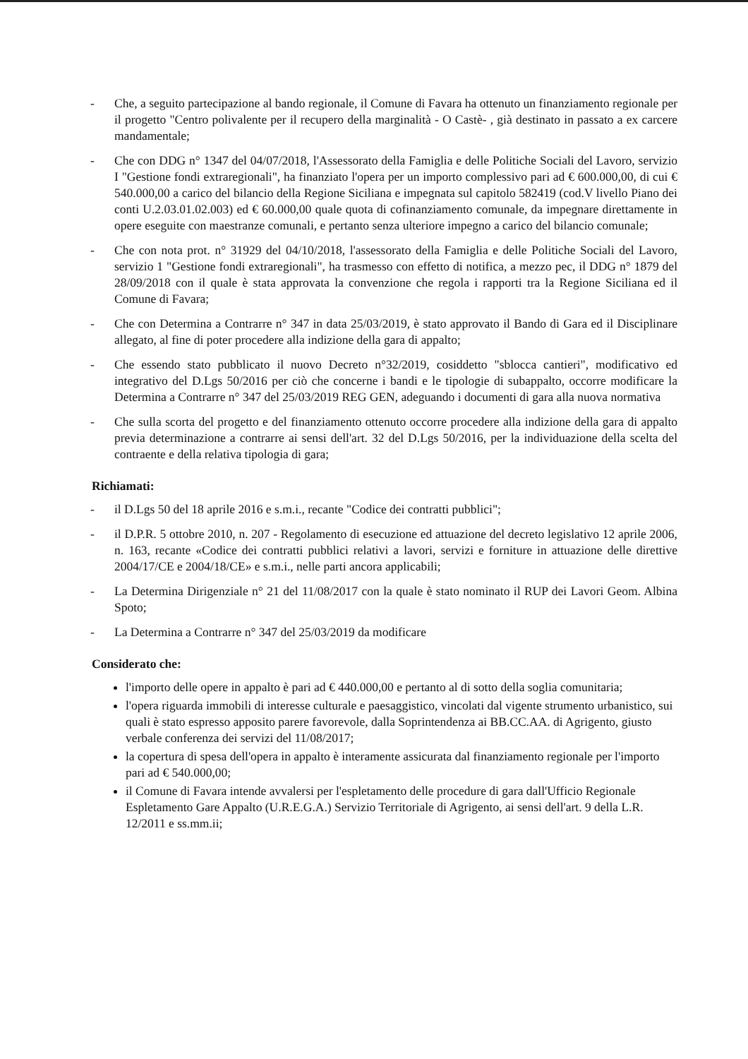- Che, a seguito partecipazione al bando regionale, il Comune di Favara ha ottenuto un finanziamento regionale per il progetto "Centro polivalente per il recupero della marginalità - O Castè- , già destinato in passato a ex carcere mandamentale;
- Che con DDG n° 1347 del 04/07/2018, l'Assessorato della Famiglia e delle Politiche Sociali del Lavoro, servizio I "Gestione fondi extraregionali", ha finanziato l'opera per un importo complessivo pari ad € 600.000,00, di cui € 540.000,00 a carico del bilancio della Regione Siciliana e impegnata sul capitolo 582419 (cod.V livello Piano dei conti U.2.03.01.02.003) ed € 60.000,00 quale quota di cofinanziamento comunale, da impegnare direttamente in opere eseguite con maestranze comunali, e pertanto senza ulteriore impegno a carico del bilancio comunale;
- Che con nota prot. n° 31929 del 04/10/2018, l'assessorato della Famiglia e delle Politiche Sociali del Lavoro, servizio 1 "Gestione fondi extraregionali", ha trasmesso con effetto di notifica, a mezzo pec, il DDG n° 1879 del 28/09/2018 con il quale è stata approvata la convenzione che regola i rapporti tra la Regione Siciliana ed il Comune di Favara;
- Che con Determina a Contrarre n° 347 in data 25/03/2019, è stato approvato il Bando di Gara ed il Disciplinare allegato, al fine di poter procedere alla indizione della gara di appalto;
- Che essendo stato pubblicato il nuovo Decreto n°32/2019, cosiddetto "sblocca cantieri", modificativo ed integrativo del D.Lgs 50/2016 per ciò che concerne i bandi e le tipologie di subappalto, occorre modificare la Determina a Contrarre n° 347 del 25/03/2019 REG GEN, adeguando i documenti di gara alla nuova normativa
- Che sulla scorta del progetto e del finanziamento ottenuto occorre procedere alla indizione della gara di appalto previa determinazione a contrarre ai sensi dell'art. 32 del D.Lgs 50/2016, per la individuazione della scelta del contraente e della relativa tipologia di gara;
Richiamati:
- il D.Lgs 50 del 18 aprile 2016 e s.m.i., recante "Codice dei contratti pubblici";
- il D.P.R. 5 ottobre 2010, n. 207 - Regolamento di esecuzione ed attuazione del decreto legislativo 12 aprile 2006, n. 163, recante «Codice dei contratti pubblici relativi a lavori, servizi e forniture in attuazione delle direttive 2004/17/CE e 2004/18/CE» e s.m.i., nelle parti ancora applicabili;
- La Determina Dirigenziale n° 21 del 11/08/2017 con la quale è stato nominato il RUP dei Lavori Geom. Albina Spoto;
- La Determina a Contrarre n° 347 del 25/03/2019 da modificare
Considerato che:
l'importo delle opere in appalto è pari ad € 440.000,00 e pertanto al di sotto della soglia comunitaria;
l'opera riguarda immobili di interesse culturale e paesaggistico, vincolati dal vigente strumento urbanistico, sui quali è stato espresso apposito parere favorevole, dalla Soprintendenza ai BB.CC.AA. di Agrigento, giusto verbale conferenza dei servizi del 11/08/2017;
la copertura di spesa dell'opera in appalto è interamente assicurata dal finanziamento regionale per l'importo pari ad € 540.000,00;
il Comune di Favara intende avvalersi per l'espletamento delle procedure di gara dall'Ufficio Regionale Espletamento Gare Appalto (U.R.E.G.A.) Servizio Territoriale di Agrigento, ai sensi dell'art. 9 della L.R. 12/2011 e ss.mm.ii;